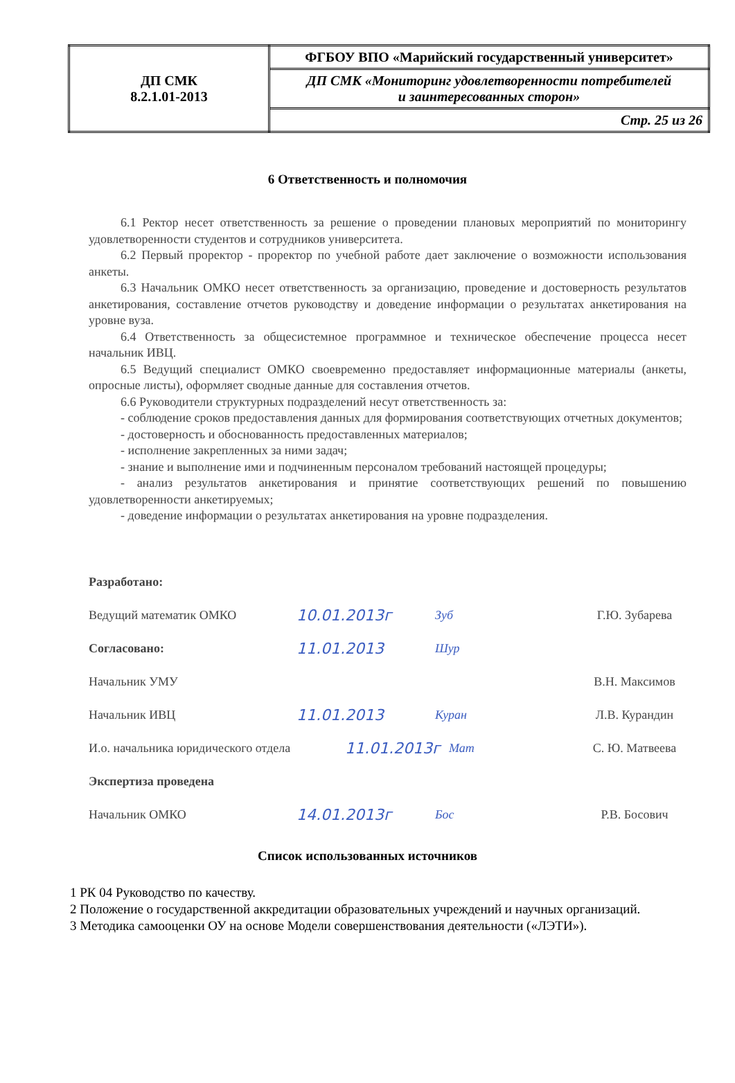| ДП СМК 8.2.1.01-2013 | ФГБОУ ВПО «Марийский государственный университет» |
| | ДП СМК «Мониторинг удовлетворенности потребителей и заинтересованных сторон» |
| | Стр. 25 из 26 |
6 Ответственность и полномочия
6.1 Ректор несет ответственность за решение о проведении плановых мероприятий по мониторингу удовлетворенности студентов и сотрудников университета.
6.2 Первый проректор - проректор по учебной работе дает заключение о возможности использования анкеты.
6.3 Начальник ОМКО несет ответственность за организацию, проведение и достоверность результатов анкетирования, составление отчетов руководству и доведение информации о результатах анкетирования на уровне вуза.
6.4 Ответственность за общесистемное программное и техническое обеспечение процесса несет начальник ИВЦ.
6.5 Ведущий специалист ОМКО своевременно предоставляет информационные материалы (анкеты, опросные листы), оформляет сводные данные для составления отчетов.
6.6 Руководители структурных подразделений несут ответственность за:
- соблюдение сроков предоставления данных для формирования соответствующих отчетных документов;
- достоверность и обоснованность предоставленных материалов;
- исполнение закрепленных за ними задач;
- знание и выполнение ими и подчиненным персоналом требований настоящей процедуры;
- анализ результатов анкетирования и принятие соответствующих решений по повышению удовлетворенности анкетируемых;
- доведение информации о результатах анкетирования на уровне подразделения.
Разработано:
Ведущий математик ОМКО 10.01.2013г Зуб Г.Ю. Зубарева
Согласовано: 11.01.2013 Шур
Начальник УМУ В.Н. Максимов
Начальник ИВЦ 11.01.2013 Куран Л.В. Курандин
И.о. начальника юридического отдела 11.01.2013г Мат С. Ю. Матвеева
Экспертиза проведена
Начальник ОМКО 14.01.2013г Бос Р.В. Босович
Список использованных источников
1 РК 04 Руководство по качеству.
2 Положение о государственной аккредитации образовательных учреждений и научных организаций.
3 Методика самооценки ОУ на основе Модели совершенствования деятельности («ЛЭТИ»).